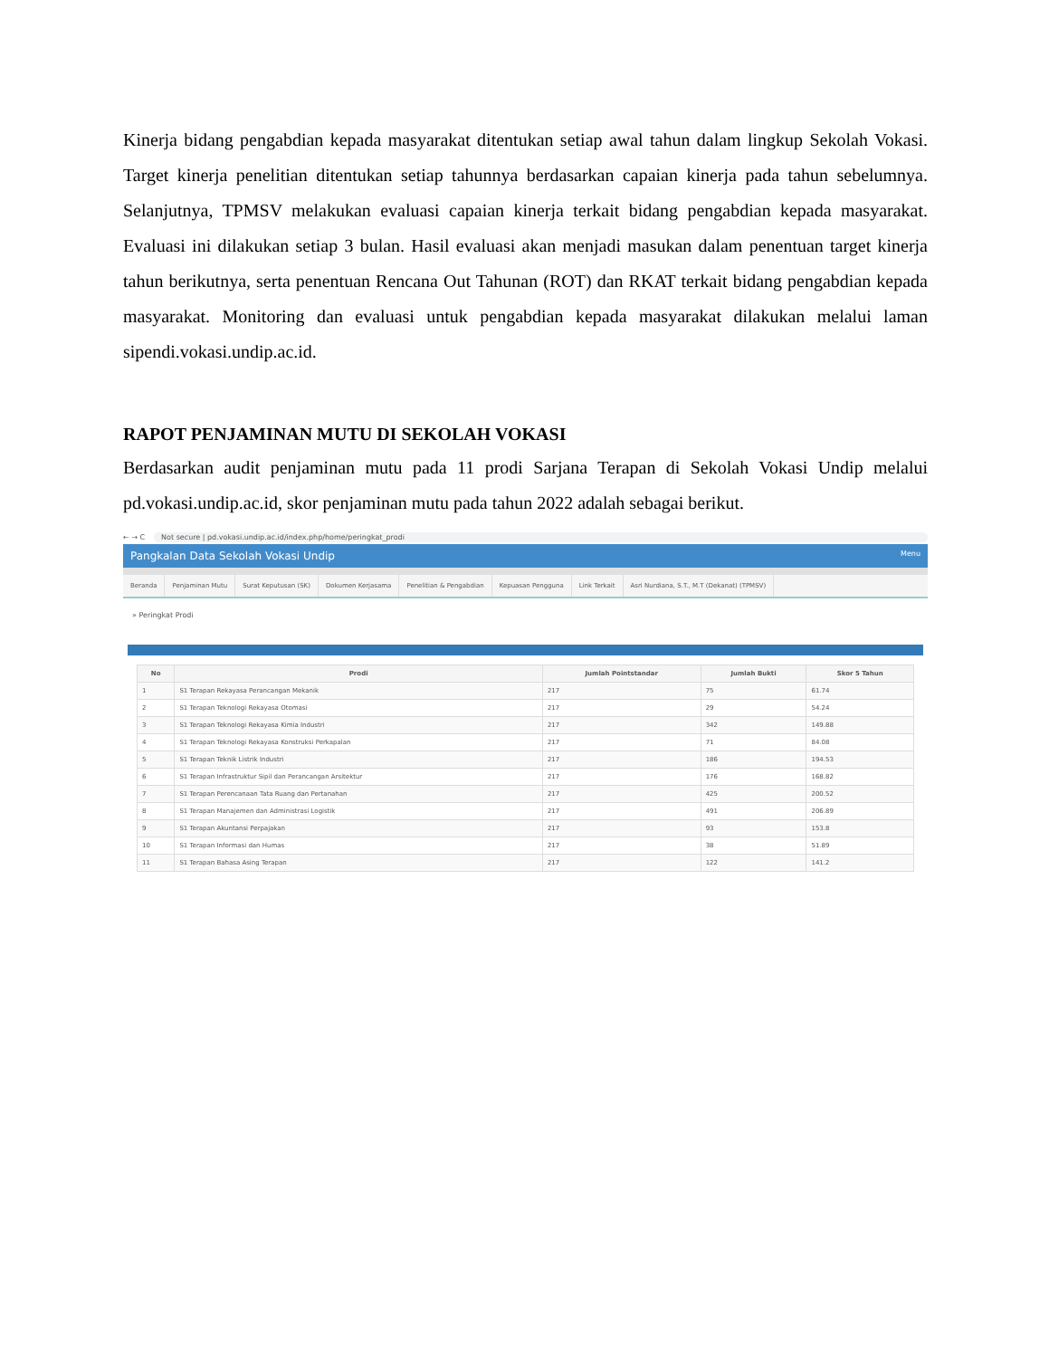Kinerja bidang pengabdian kepada masyarakat ditentukan setiap awal tahun dalam lingkup Sekolah Vokasi. Target kinerja penelitian ditentukan setiap tahunnya berdasarkan capaian kinerja pada tahun sebelumnya. Selanjutnya, TPMSV melakukan evaluasi capaian kinerja terkait bidang pengabdian kepada masyarakat. Evaluasi ini dilakukan setiap 3 bulan. Hasil evaluasi akan menjadi masukan dalam penentuan target kinerja tahun berikutnya, serta penentuan Rencana Out Tahunan (ROT) dan RKAT terkait bidang pengabdian kepada masyarakat. Monitoring dan evaluasi untuk pengabdian kepada masyarakat dilakukan melalui laman sipendi.vokasi.undip.ac.id.
RAPOT PENJAMINAN MUTU DI SEKOLAH VOKASI
Berdasarkan audit penjaminan mutu pada 11 prodi Sarjana Terapan di Sekolah Vokasi Undip melalui pd.vokasi.undip.ac.id, skor penjaminan mutu pada tahun 2022 adalah sebagai berikut.
← → C Not secure | pd.vokasi.undip.ac.id/index.php/home/peringkat_prodi
Pangkalan Data Sekolah Vokasi Undip Menu
Beranda Penjaminan Mutu Surat Keputusan (SK) Dokumen Kerjasama Penelitian & Pengabdian Kepuasan Pengguna Link Terkait Asri Nurdiana, S.T., M.T (Dekanat) (TPMSV)
» Peringkat Prodi
| No | Prodi | Jumlah Pointstandar | Jumlah Bukti | Skor 5 Tahun |
| --- | --- | --- | --- | --- |
| 1 | S1 Terapan Rekayasa Perancangan Mekanik | 217 | 75 | 61.74 |
| 2 | S1 Terapan Teknologi Rekayasa Otomasi | 217 | 29 | 54.24 |
| 3 | S1 Terapan Teknologi Rekayasa Kimia Industri | 217 | 342 | 149.88 |
| 4 | S1 Terapan Teknologi Rekayasa Konstruksi Perkapalan | 217 | 71 | 84.08 |
| 5 | S1 Terapan Teknik Listrik Industri | 217 | 186 | 194.53 |
| 6 | S1 Terapan Infrastruktur Sipil dan Perancangan Arsitektur | 217 | 176 | 168.82 |
| 7 | S1 Terapan Perencanaan Tata Ruang dan Pertanahan | 217 | 425 | 200.52 |
| 8 | S1 Terapan Manajemen dan Administrasi Logistik | 217 | 491 | 206.89 |
| 9 | S1 Terapan Akuntansi Perpajakan | 217 | 93 | 153.8 |
| 10 | S1 Terapan Informasi dan Humas | 217 | 38 | 51.89 |
| 11 | S1 Terapan Bahasa Asing Terapan | 217 | 122 | 141.2 |